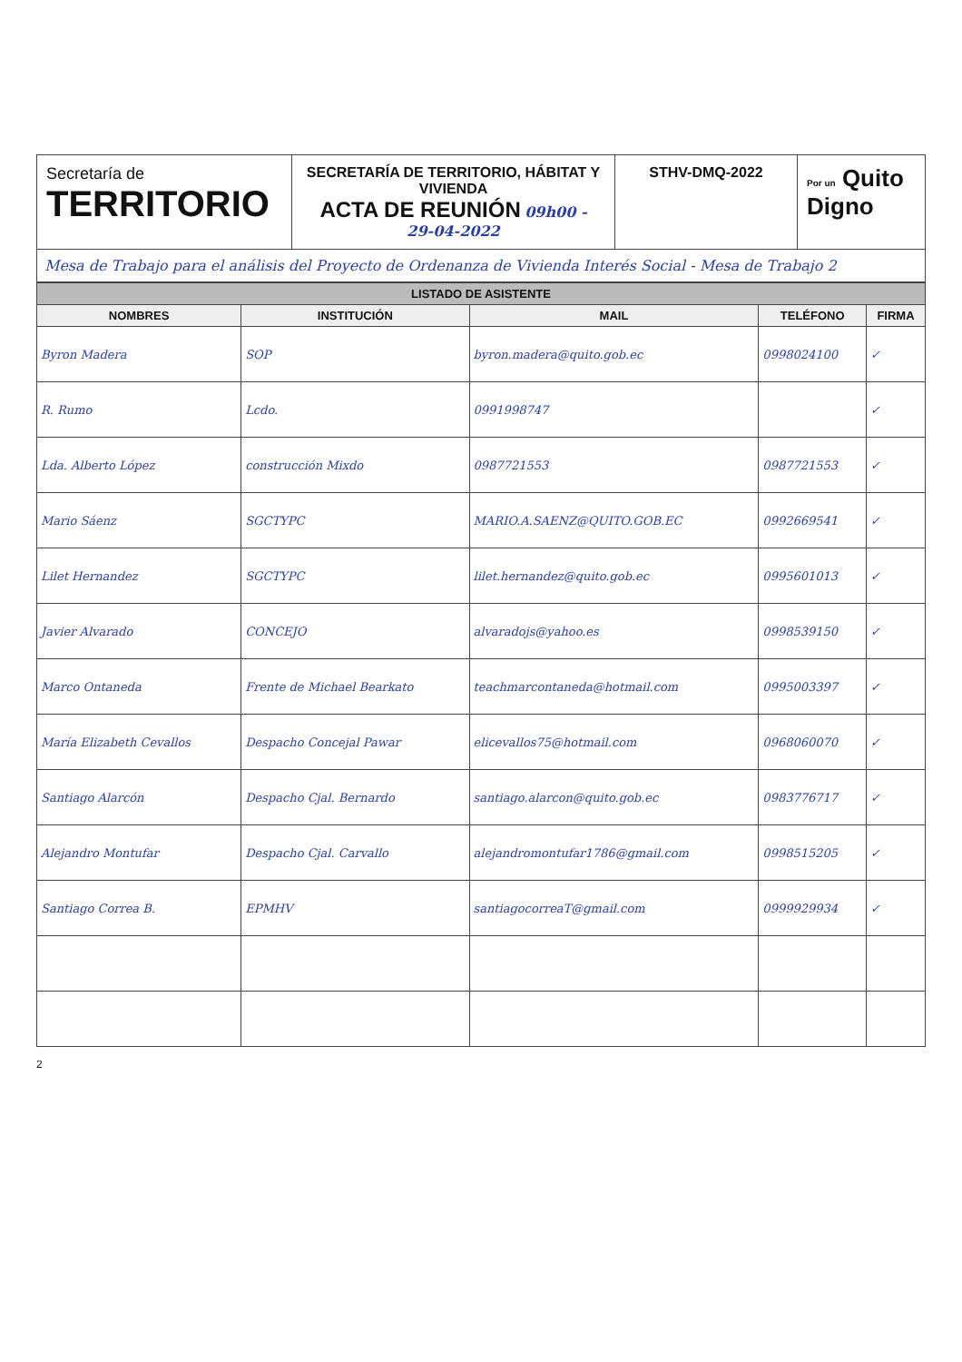Secretaría de
TERRITORIO
SECRETARÍA DE TERRITORIO, HÁBITAT Y VIVIENDA
ACTA DE REUNIÓN 09h00 -
29-04-2022
STHV-DMQ-2022
Por un Quito Digno
Mesa de Trabajo para el análisis del Proyecto de Ordenanza de Vivienda Interés Social - Mesa de Trabajo 2
| LISTADO DE ASISTENTE | | | | |
| --- | --- | --- | --- | --- |
| NOMBRES | INSTITUCIÓN | MAIL | TELÉFONO | FIRMA |
| Byron Madera | SOP | byron.madera@quito.gob.ec | 0998024100 | ✓ |
| R. Rumo | Lcdo. | 0991998747 | | ✓ |
| Lda. Alberto López | construcción Mixdo | 0987721553 | 0987721553 | ✓ |
| Mario Sáenz | SGCTYPC | MARIO.A.SAENZ@QUITO.GOB.EC | 0992669541 | ✓ |
| Lilet Hernandez | SGCTYPC | lilet.hernandez@quito.gob.ec | 0995601013 | ✓ |
| Javier Alvarado | CONCEJO | alvaradojs@yahoo.es | 0998539150 | ✓ |
| Marco Ontaneda | Frente de Michael Bearkato | teachmarcontaneda@hotmail.com | 0995003397 | ✓ |
| María Elizabeth Cevallos | Despacho Concejal Pawar | elicevallos75@hotmail.com | 0968060070 | ✓ |
| Santiago Alarcón | Despacho Cjal. Bernardo | santiago.alarcon@quito.gob.ec | 0983776717 | ✓ |
| Alejandro Montufar | Despacho Cjal. Carvallo | alejandromontufar1786@gmail.com | 0998515205 | ✓ |
| Santiago Correa B. | EPMHV | santiagocorreaT@gmail.com | 0999929934 | ✓ |
2